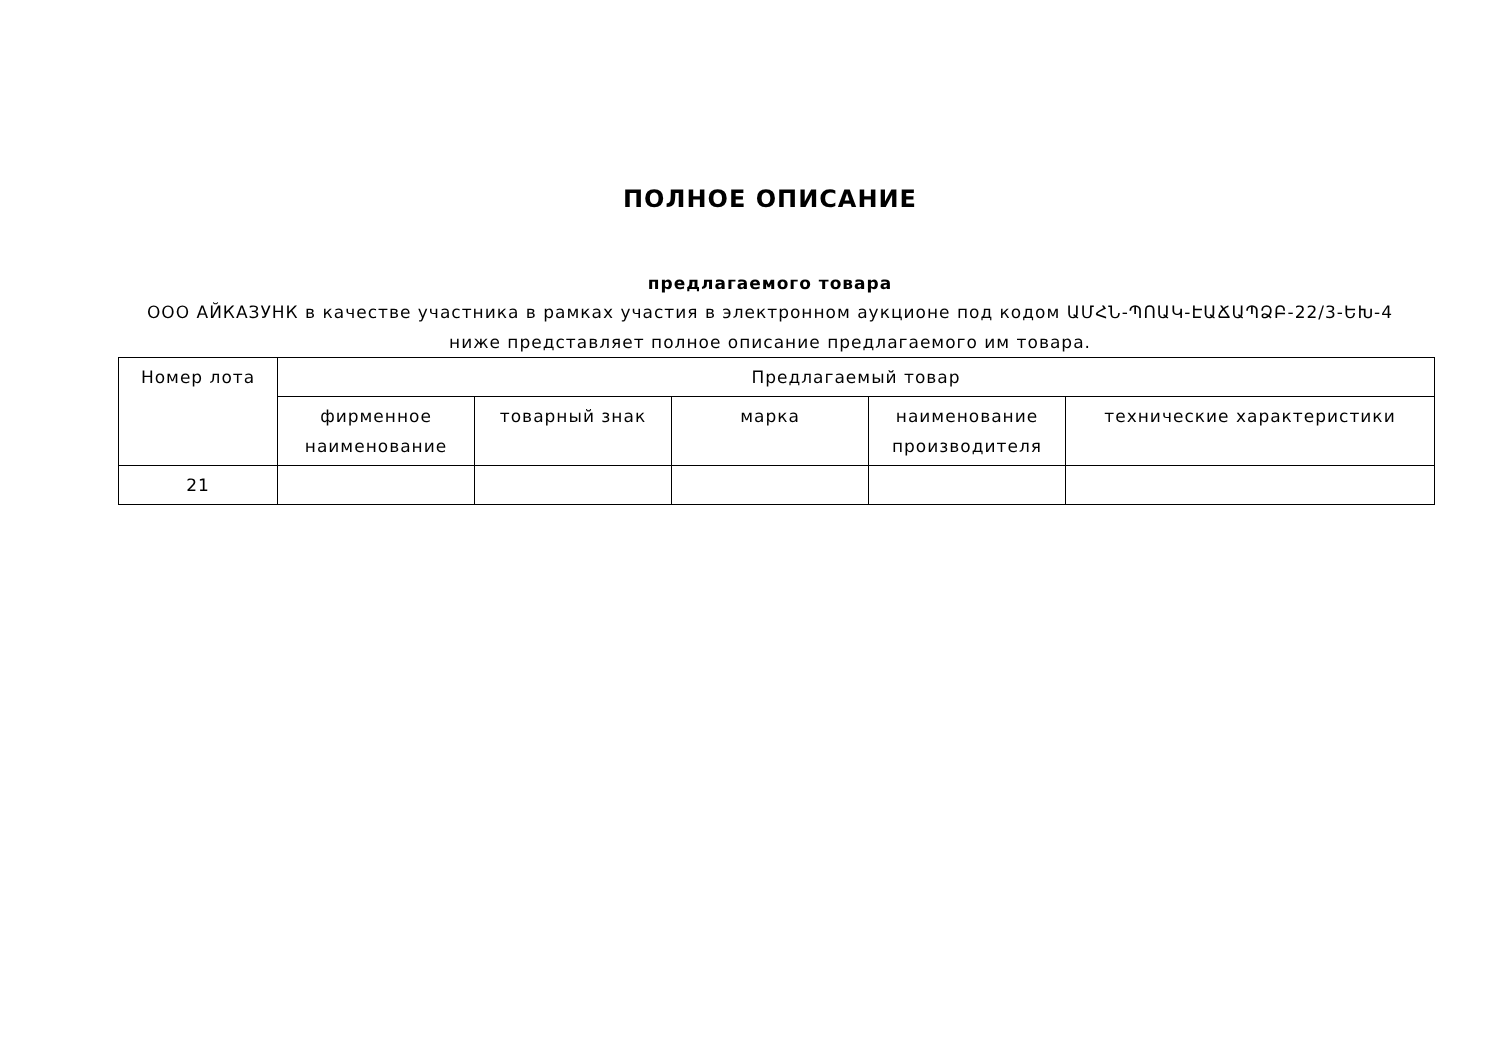ПОЛНОЕ ОПИСАНИЕ
предлагаемого товара
ООО АЙКАЗУНК в качестве участника в рамках участия в электронном аукционе под кодом ԱՄՀՆ-ՊՈԱԿ-ԷԱՃԱՊՁԲ-22/3-ԵԽ-4
ниже представляет полное описание предлагаемого им товара.
| Номер лота | Предлагаемый товар | | | | |
| --- | --- | --- | --- | --- | --- |
| | фирменное наименование | товарный знак | марка | наименование производителя | технические характеристики |
| 21 | | | | | |